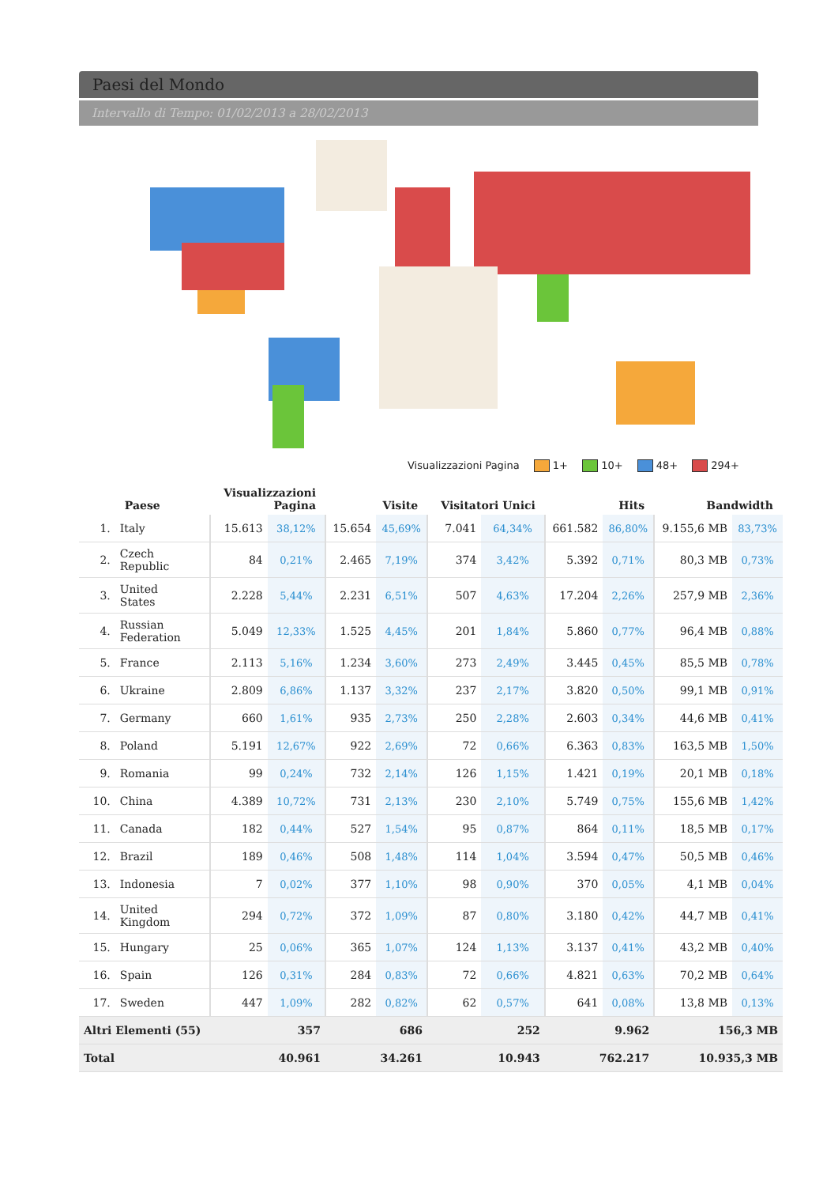Paesi del Mondo
Intervallo di Tempo: 01/02/2013 a 28/02/2013
Visualizzazioni Pagina 1+ 10+ 48+ 294+
| | Paese | Visualizzazioni Pagina | | Visite | | Visitatori Unici | | Hits | | Bandwidth | |
| --- | --- | --- | --- | --- | --- | --- | --- | --- | --- | --- | --- |
| 1. | Italy | 15.613 | 38,12% | 15.654 | 45,69% | 7.041 | 64,34% | 661.582 | 86,80% | 9.155,6 MB | 83,73% |
| 2. | Czech Republic | 84 | 0,21% | 2.465 | 7,19% | 374 | 3,42% | 5.392 | 0,71% | 80,3 MB | 0,73% |
| 3. | United States | 2.228 | 5,44% | 2.231 | 6,51% | 507 | 4,63% | 17.204 | 2,26% | 257,9 MB | 2,36% |
| 4. | Russian Federation | 5.049 | 12,33% | 1.525 | 4,45% | 201 | 1,84% | 5.860 | 0,77% | 96,4 MB | 0,88% |
| 5. | France | 2.113 | 5,16% | 1.234 | 3,60% | 273 | 2,49% | 3.445 | 0,45% | 85,5 MB | 0,78% |
| 6. | Ukraine | 2.809 | 6,86% | 1.137 | 3,32% | 237 | 2,17% | 3.820 | 0,50% | 99,1 MB | 0,91% |
| 7. | Germany | 660 | 1,61% | 935 | 2,73% | 250 | 2,28% | 2.603 | 0,34% | 44,6 MB | 0,41% |
| 8. | Poland | 5.191 | 12,67% | 922 | 2,69% | 72 | 0,66% | 6.363 | 0,83% | 163,5 MB | 1,50% |
| 9. | Romania | 99 | 0,24% | 732 | 2,14% | 126 | 1,15% | 1.421 | 0,19% | 20,1 MB | 0,18% |
| 10. | China | 4.389 | 10,72% | 731 | 2,13% | 230 | 2,10% | 5.749 | 0,75% | 155,6 MB | 1,42% |
| 11. | Canada | 182 | 0,44% | 527 | 1,54% | 95 | 0,87% | 864 | 0,11% | 18,5 MB | 0,17% |
| 12. | Brazil | 189 | 0,46% | 508 | 1,48% | 114 | 1,04% | 3.594 | 0,47% | 50,5 MB | 0,46% |
| 13. | Indonesia | 7 | 0,02% | 377 | 1,10% | 98 | 0,90% | 370 | 0,05% | 4,1 MB | 0,04% |
| 14. | United Kingdom | 294 | 0,72% | 372 | 1,09% | 87 | 0,80% | 3.180 | 0,42% | 44,7 MB | 0,41% |
| 15. | Hungary | 25 | 0,06% | 365 | 1,07% | 124 | 1,13% | 3.137 | 0,41% | 43,2 MB | 0,40% |
| 16. | Spain | 126 | 0,31% | 284 | 0,83% | 72 | 0,66% | 4.821 | 0,63% | 70,2 MB | 0,64% |
| 17. | Sweden | 447 | 1,09% | 282 | 0,82% | 62 | 0,57% | 641 | 0,08% | 13,8 MB | 0,13% |
| Altri Elementi (55) | | 357 | | 686 | | 252 | | 9.962 | | 156,3 MB | |
| Total | | 40.961 | | 34.261 | | 10.943 | | 762.217 | | 10.935,3 MB | |